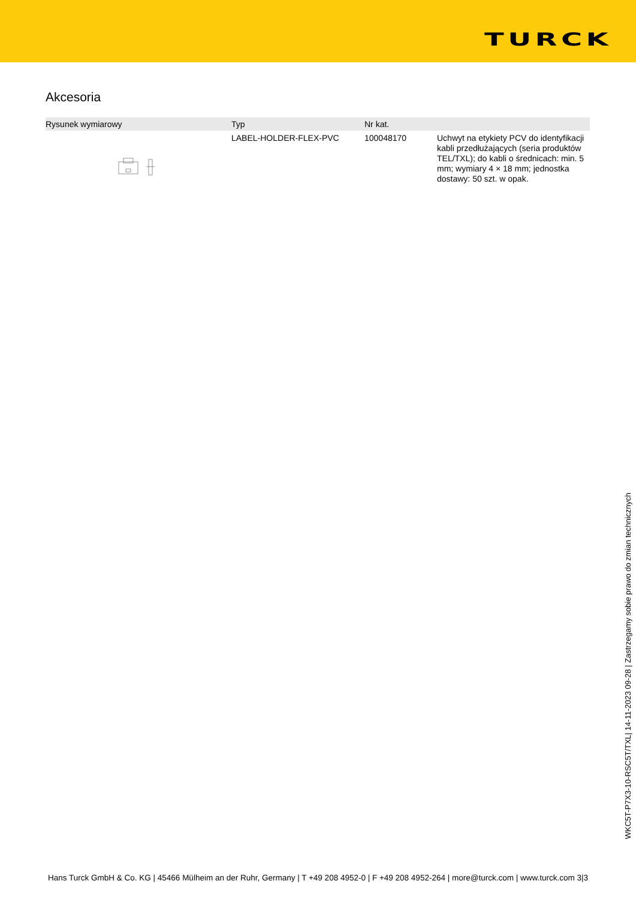TURCK
Akcesoria
| Rysunek wymiarowy | Typ | Nr kat. | |
| --- | --- | --- | --- |
| | LABEL-HOLDER-FLEX-PVC | 100048170 | Uchwyt na etykiety PCV do identyfikacji kabli przedłużających (seria produktów TEL/TXL); do kabli o średnicach: min. 5 mm; wymiary 4 × 18 mm; jednostka dostawy: 50 szt. w opak. |
WKC5T-P7X3-10-RSC5T/TXL| 14-11-2023 09-28 | Zastrzegamy sobie prawo do zmian technicznych
Hans Turck GmbH & Co. KG | 45466 Mülheim an der Ruhr, Germany | T +49 208 4952-0 | F +49 208 4952-264 | more@turck.com | www.turck.com 3|3